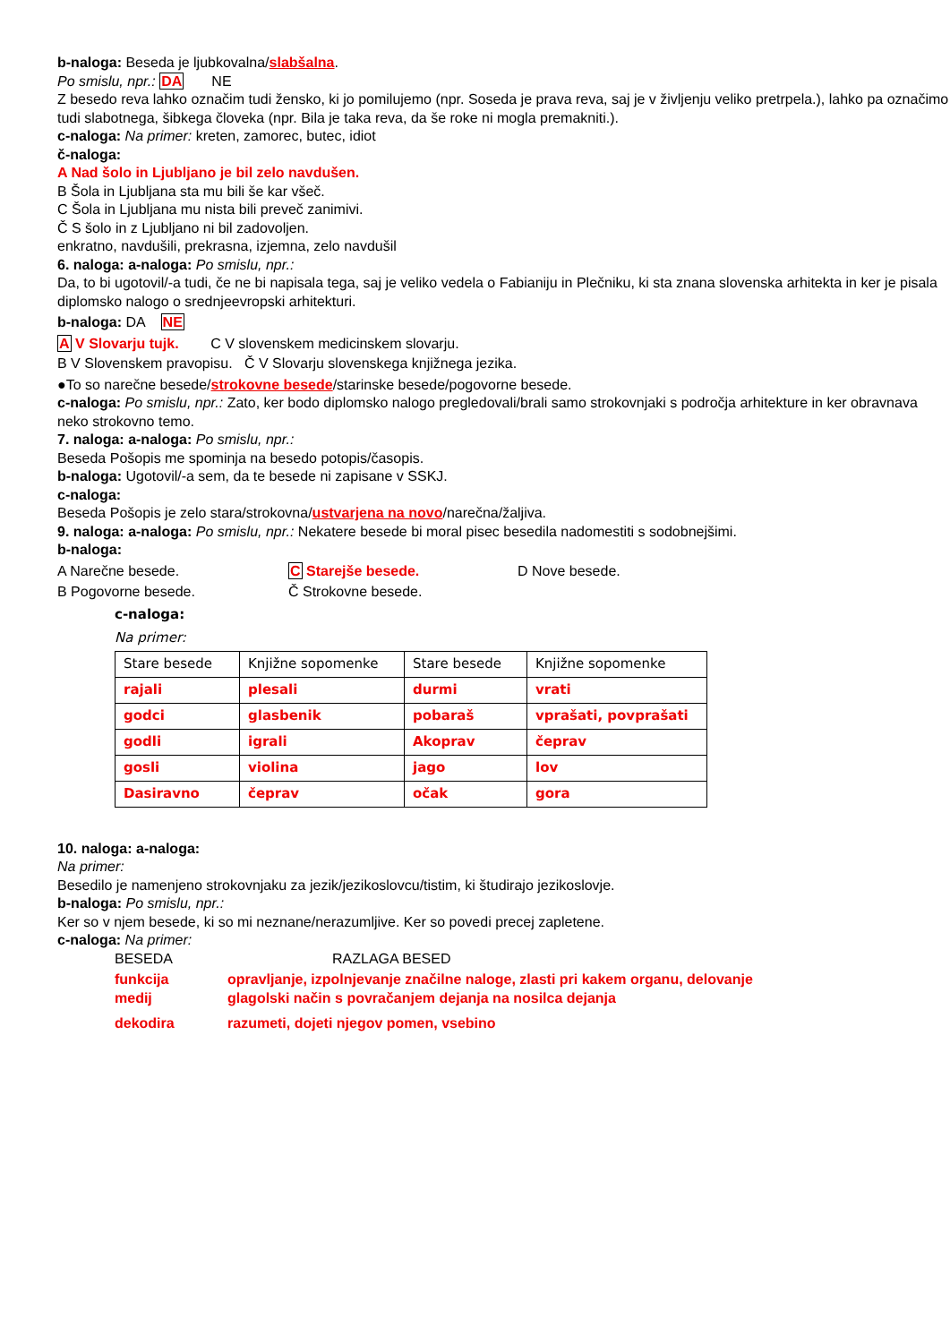b-naloga: Beseda je ljubkovalna/slabšalna.
Po smislu, npr.: DA NE
Z besedo reva lahko označim tudi žensko, ki jo pomilujemo (npr. Soseda je prava reva, saj je v življenju veliko pretrpela.), lahko pa označimo tudi slabotnega, šibkega človeka (npr. Bila je taka reva, da še roke ni mogla premakniti.).
c-naloga: Na primer: kreten, zamorec, butec, idiot
č-naloga:
A Nad šolo in Ljubljano je bil zelo navdušen.
B Šola in Ljubljana sta mu bili še kar všeč.
C Šola in Ljubljana mu nista bili preveč zanimivi.
Č S šolo in z Ljubljano ni bil zadovoljen.
enkratno, navdušili, prekrasna, izjemna, zelo navdušil
6. naloga: a-naloga: Po smislu, npr.:
Da, to bi ugotovil/-a tudi, če ne bi napisala tega, saj je veliko vedela o Fabianiju in Plečniku, ki sta znana slovenska arhitekta in ker je pisala diplomsko nalogo o srednjeevropski arhitekturi.
b-naloga: DA NE
A V Slovarju tujk. C V slovenskem medicinskem slovarju.
B V Slovenskem pravopisu. Č V Slovarju slovenskega knjižnega jezika.
●To so narečne besede/strokovne besede/starinske besede/pogovorne besede.
c-naloga: Po smislu, npr.: Zato, ker bodo diplomsko nalogo pregledovali/brali samo strokovnjaki s področja arhitekture in ker obravnava neko strokovno temo.
7. naloga: a-naloga: Po smislu, npr.:
Beseda Pošopis me spominja na besedo potopis/časopis.
b-naloga: Ugotovil/-a sem, da te besede ni zapisane v SSKJ.
c-naloga:
Beseda Pošopis je zelo stara/strokovna/ustvarjena na novo/narečna/žaljiva.
9. naloga: a-naloga: Po smislu, npr.: Nekatere besede bi moral pisec besedila nadomestiti s sodobnejšimi.
b-naloga:
A Narečne besede. C Starejše besede. D Nove besede.
B Pogovorne besede. Č Strokovne besede.
c-naloga:
Na primer:
| Stare besede | Knjižne sopomenke | Stare besede | Knjižne sopomenke |
| rajali | plesali | durmi | vrati |
| godci | glasbenik | pobaraš | vprašati, povprašati |
| godli | igrali | Akoprav | čeprav |
| gosli | violina | jago | lov |
| Dasiravno | čeprav | očak | gora |
10. naloga: a-naloga:
Na primer:
Besedilo je namenjeno strokovnjaku za jezik/jezikoslovcu/tistim, ki študirajo jezikoslovje.
b-naloga: Po smislu, npr.:
Ker so v njem besede, ki so mi neznane/nerazumljive. Ker so povedi precej zapletene.
c-naloga: Na primer:
BESEDA RAZLAGA BESED
funkcija opravljanje, izpolnjevanje značilne naloge, zlasti pri kakem organu, delovanje
medij glagolski način s povračanjem dejanja na nosilca dejanja
dekodira razumeti, dojeti njegov pomen, vsebino